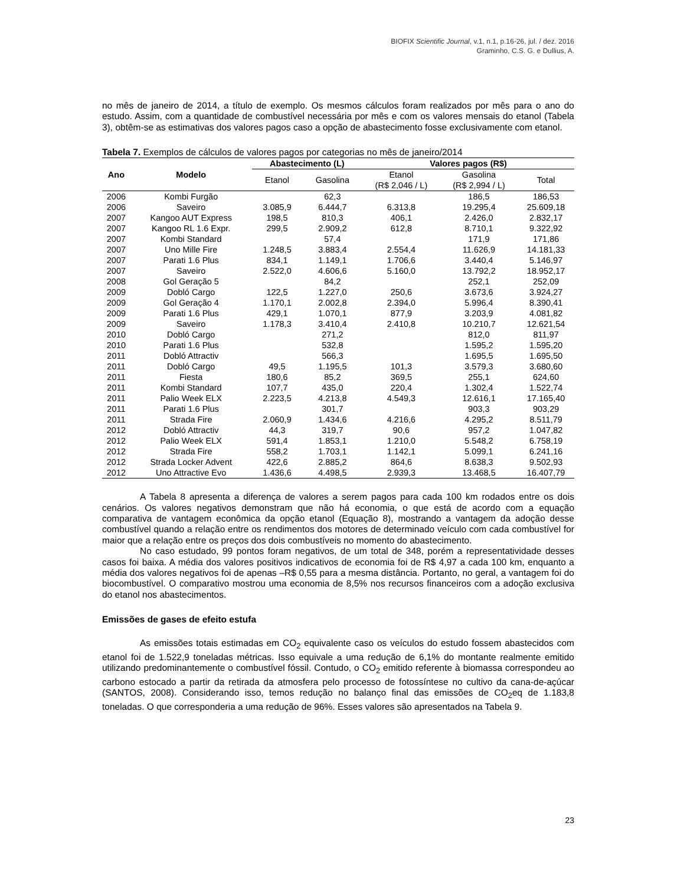BIOFIX Scientific Journal, v.1, n.1, p.16-26, jul. / dez. 2016
Graminho, C.S. G. e Dullius, A.
no mês de janeiro de 2014, a título de exemplo. Os mesmos cálculos foram realizados por mês para o ano do estudo. Assim, com a quantidade de combustível necessária por mês e com os valores mensais do etanol (Tabela 3), obtêm-se as estimativas dos valores pagos caso a opção de abastecimento fosse exclusivamente com etanol.
Tabela 7. Exemplos de cálculos de valores pagos por categorias no mês de janeiro/2014
| Ano | Modelo | Abastecimento (L) | | Valores pagos (R$) | | |
| --- | --- | --- | --- | --- | --- | --- |
| | | Etanol | Gasolina | Etanol (R$ 2,046 / L) | Gasolina (R$ 2,994 / L) | Total |
| 2006 | Kombi Furgão | | 62,3 | | 186,5 | 186,53 |
| 2006 | Saveiro | 3.085,9 | 6.444,7 | 6.313,8 | 19.295,4 | 25.609,18 |
| 2007 | Kangoo AUT Express | 198,5 | 810,3 | 406,1 | 2.426,0 | 2.832,17 |
| 2007 | Kangoo RL 1.6 Expr. | 299,5 | 2.909,2 | 612,8 | 8.710,1 | 9.322,92 |
| 2007 | Kombi Standard | | 57,4 | | 171,9 | 171,86 |
| 2007 | Uno Mille Fire | 1.248,5 | 3.883,4 | 2.554,4 | 11.626,9 | 14.181,33 |
| 2007 | Parati 1.6 Plus | 834,1 | 1.149,1 | 1.706,6 | 3.440,4 | 5.146,97 |
| 2007 | Saveiro | 2.522,0 | 4.606,6 | 5.160,0 | 13.792,2 | 18.952,17 |
| 2008 | Gol Geração 5 | | 84,2 | | 252,1 | 252,09 |
| 2009 | Dobló Cargo | 122,5 | 1.227,0 | 250,6 | 3.673,6 | 3.924,27 |
| 2009 | Gol Geração 4 | 1.170,1 | 2.002,8 | 2.394,0 | 5.996,4 | 8.390,41 |
| 2009 | Parati 1.6 Plus | 429,1 | 1.070,1 | 877,9 | 3.203,9 | 4.081,82 |
| 2009 | Saveiro | 1.178,3 | 3.410,4 | 2.410,8 | 10.210,7 | 12.621,54 |
| 2010 | Dobló Cargo | | 271,2 | | 812,0 | 811,97 |
| 2010 | Parati 1.6 Plus | | 532,8 | | 1.595,2 | 1.595,20 |
| 2011 | Dobló Attractiv | | 566,3 | | 1.695,5 | 1.695,50 |
| 2011 | Dobló Cargo | 49,5 | 1.195,5 | 101,3 | 3.579,3 | 3.680,60 |
| 2011 | Fiesta | 180,6 | 85,2 | 369,5 | 255,1 | 624,60 |
| 2011 | Kombi Standard | 107,7 | 435,0 | 220,4 | 1.302,4 | 1.522,74 |
| 2011 | Palio Week ELX | 2.223,5 | 4.213,8 | 4.549,3 | 12.616,1 | 17.165,40 |
| 2011 | Parati 1.6 Plus | | 301,7 | | 903,3 | 903,29 |
| 2011 | Strada Fire | 2.060,9 | 1.434,6 | 4.216,6 | 4.295,2 | 8.511,79 |
| 2012 | Dobló Attractiv | 44,3 | 319,7 | 90,6 | 957,2 | 1.047,82 |
| 2012 | Palio Week ELX | 591,4 | 1.853,1 | 1.210,0 | 5.548,2 | 6.758,19 |
| 2012 | Strada Fire | 558,2 | 1.703,1 | 1.142,1 | 5.099,1 | 6.241,16 |
| 2012 | Strada Locker Advent | 422,6 | 2.885,2 | 864,6 | 8.638,3 | 9.502,93 |
| 2012 | Uno Attractive Evo | 1.436,6 | 4.498,5 | 2.939,3 | 13.468,5 | 16.407,79 |
A Tabela 8 apresenta a diferença de valores a serem pagos para cada 100 km rodados entre os dois cenários. Os valores negativos demonstram que não há economia, o que está de acordo com a equação comparativa de vantagem econômica da opção etanol (Equação 8), mostrando a vantagem da adoção desse combustível quando a relação entre os rendimentos dos motores de determinado veículo com cada combustível for maior que a relação entre os preços dos dois combustíveis no momento do abastecimento.
No caso estudado, 99 pontos foram negativos, de um total de 348, porém a representatividade desses casos foi baixa. A média dos valores positivos indicativos de economia foi de R$ 4,97 a cada 100 km, enquanto a média dos valores negativos foi de apenas –R$ 0,55 para a mesma distância. Portanto, no geral, a vantagem foi do biocombustível. O comparativo mostrou uma economia de 8,5% nos recursos financeiros com a adoção exclusiva do etanol nos abastecimentos.
Emissões de gases de efeito estufa
As emissões totais estimadas em CO<sub>2</sub> equivalente caso os veículos do estudo fossem abastecidos com etanol foi de 1.522,9 toneladas métricas. Isso equivale a uma redução de 6,1% do montante realmente emitido utilizando predominantemente o combustível fóssil. Contudo, o CO<sub>2</sub> emitido referente à biomassa correspondeu ao carbono estocado a partir da retirada da atmosfera pelo processo de fotossíntese no cultivo da cana-de-açúcar (SANTOS, 2008). Considerando isso, temos redução no balanço final das emissões de CO<sub>2</sub>eq de 1.183,8 toneladas. O que corresponderia a uma redução de 96%. Esses valores são apresentados na Tabela 9.
23